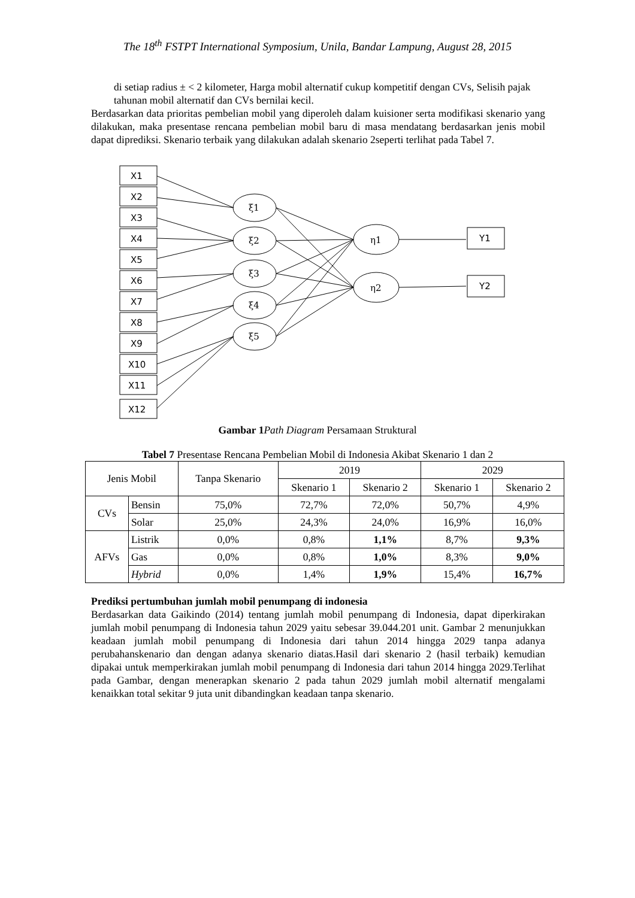The 18<sup>th</sup> FSTPT International Symposium, Unila, Bandar Lampung, August 28, 2015
di setiap radius ± < 2 kilometer, Harga mobil alternatif cukup kompetitif dengan CVs, Selisih pajak tahunan mobil alternatif dan CVs bernilai kecil.
Berdasarkan data prioritas pembelian mobil yang diperoleh dalam kuisioner serta modifikasi skenario yang dilakukan, maka presentase rencana pembelian mobil baru di masa mendatang berdasarkan jenis mobil dapat diprediksi. Skenario terbaik yang dilakukan adalah skenario 2seperti terlihat pada Tabel 7.
X1
X2
X3
X4
X5
X6
X7
X8
X9
X10
X11
X12
ξ1
ξ2
ξ3
ξ4
ξ5
η1
η2
Y1
Y2
Gambar 1 Path Diagram Persamaan Struktural
Tabel 7 Presentase Rencana Pembelian Mobil di Indonesia Akibat Skenario 1 dan 2
| Jenis Mobil | | Tanpa Skenario | 2019 | | 2029 | |
| --- | --- | --- | --- | --- | --- | --- |
| | | | Skenario 1 | Skenario 2 | Skenario 1 | Skenario 2 |
| CVs | Bensin | 75,0% | 72,7% | 72,0% | 50,7% | 4,9% |
| | Solar | 25,0% | 24,3% | 24,0% | 16,9% | 16,0% |
| AFVs | Listrik | 0,0% | 0,8% | 1,1% | 8,7% | 9,3% |
| | Gas | 0,0% | 0,8% | 1,0% | 8,3% | 9,0% |
| | Hybrid | 0,0% | 1,4% | 1,9% | 15,4% | 16,7% |
Prediksi pertumbuhan jumlah mobil penumpang di indonesia
Berdasarkan data Gaikindo (2014) tentang jumlah mobil penumpang di Indonesia, dapat diperkirakan jumlah mobil penumpang di Indonesia tahun 2029 yaitu sebesar 39.044.201 unit. Gambar 2 menunjukkan keadaan jumlah mobil penumpang di Indonesia dari tahun 2014 hingga 2029 tanpa adanya perubahanskenario dan dengan adanya skenario diatas.Hasil dari skenario 2 (hasil terbaik) kemudian dipakai untuk memperkirakan jumlah mobil penumpang di Indonesia dari tahun 2014 hingga 2029.Terlihat pada Gambar, dengan menerapkan skenario 2 pada tahun 2029 jumlah mobil alternatif mengalami kenaikkan total sekitar 9 juta unit dibandingkan keadaan tanpa skenario.